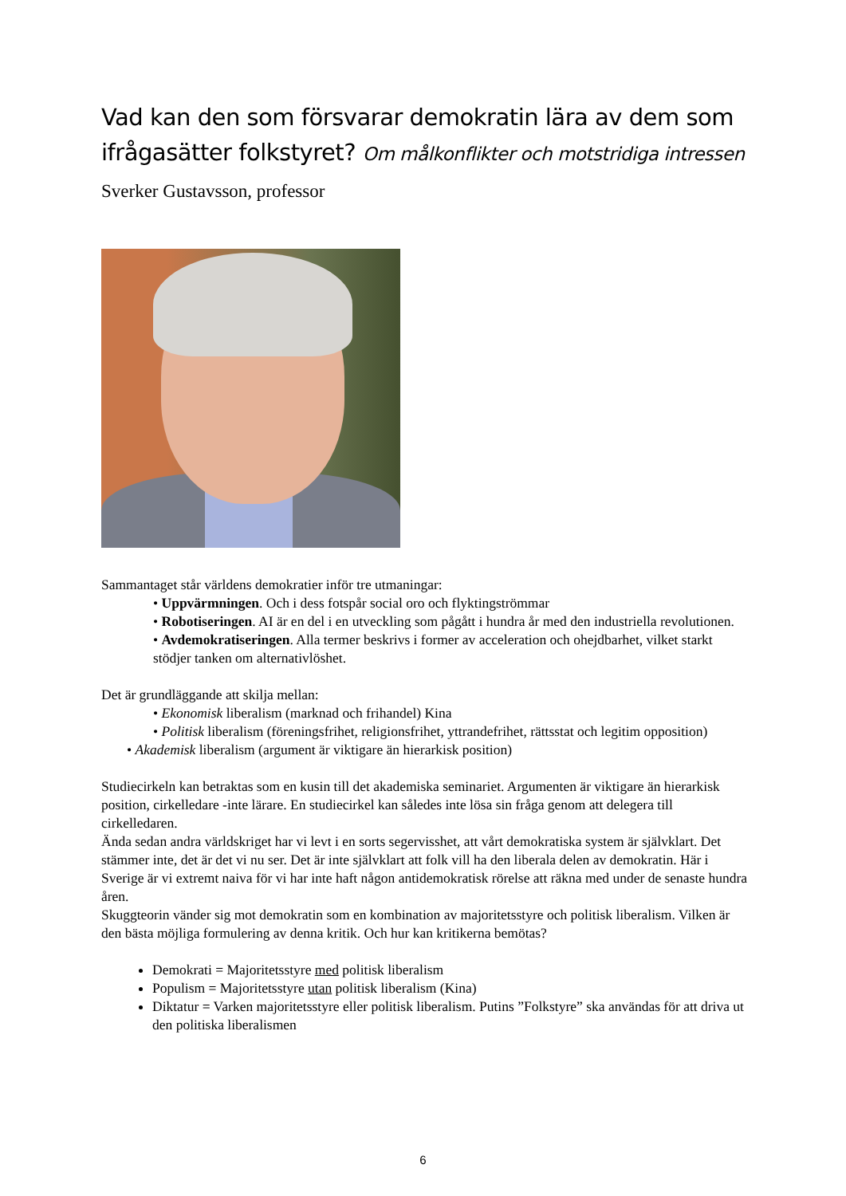Vad kan den som försvarar demokratin lära av dem som ifrågasätter folkstyret? Om målkonflikter och motstridiga intressen Sverker Gustavsson, professor
Sammantaget står världens demokratier inför tre utmaningar:
• Uppvärmningen. Och i dess fotspår social oro och flyktingströmmar
• Robotiseringen. AI är en del i en utveckling som pågått i hundra år med den industriella revolutionen.
• Avdemokratiseringen. Alla termer beskrivs i former av acceleration och ohejdbarhet, vilket starkt stödjer tanken om alternativlöshet.
Det är grundläggande att skilja mellan:
• Ekonomisk liberalism (marknad och frihandel) Kina
• Politisk liberalism (föreningsfrihet, religionsfrihet, yttrandefrihet, rättsstat och legitim opposition)
• Akademisk liberalism (argument är viktigare än hierarkisk position)
Studiecirkeln kan betraktas som en kusin till det akademiska seminariet. Argumenten är viktigare än hierarkisk position, cirkelledare -inte lärare. En studiecirkel kan således inte lösa sin fråga genom att delegera till cirkelledaren.
Ända sedan andra världskriget har vi levt i en sorts segervisshet, att vårt demokratiska system är självklart. Det stämmer inte, det är det vi nu ser. Det är inte självklart att folk vill ha den liberala delen av demokratin. Här i Sverige är vi extremt naiva för vi har inte haft någon antidemokratisk rörelse att räkna med under de senaste hundra åren.
Skuggteorin vänder sig mot demokratin som en kombination av majoritetsstyre och politisk liberalism. Vilken är den bästa möjliga formulering av denna kritik. Och hur kan kritikerna bemötas?
Demokrati = Majoritetsstyre med politisk liberalism
Populism = Majoritetsstyre utan politisk liberalism (Kina)
Diktatur = Varken majoritetsstyre eller politisk liberalism. Putins ”Folkstyre” ska användas för att driva ut den politiska liberalismen
6